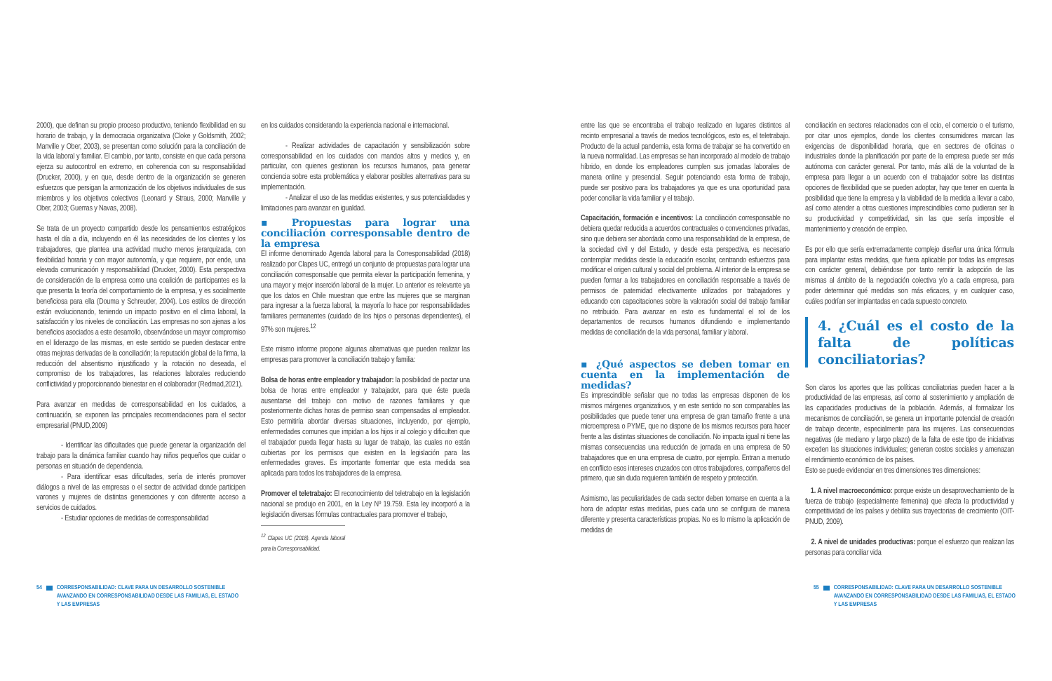2000), que definan su propio proceso productivo, teniendo flexibilidad en su horario de trabajo, y la democracia organizativa (Cloke y Goldsmith, 2002; Manville y Ober, 2003), se presentan como solución para la conciliación de la vida laboral y familiar. El cambio, por tanto, consiste en que cada persona ejerza su autocontrol en extremo, en coherencia con su responsabilidad (Drucker, 2000), y en que, desde dentro de la organización se generen esfuerzos que persigan la armonización de los objetivos individuales de sus miembros y los objetivos colectivos (Leonard y Straus, 2000; Manville y Ober, 2003; Guerras y Navas, 2008).
Se trata de un proyecto compartido desde los pensamientos estratégicos hasta el día a día, incluyendo en él las necesidades de los clientes y los trabajadores, que plantea una actividad mucho menos jerarquizada, con flexibilidad horaria y con mayor autonomía, y que requiere, por ende, una elevada comunicación y responsabilidad (Drucker, 2000). Esta perspectiva de consideración de la empresa como una coalición de participantes es la que presenta la teoría del comportamiento de la empresa, y es socialmente beneficiosa para ella (Douma y Schreuder, 2004). Los estilos de dirección están evolucionando, teniendo un impacto positivo en el clima laboral, la satisfacción y los niveles de conciliación. Las empresas no son ajenas a los beneficios asociados a este desarrollo, observándose un mayor compromiso en el liderazgo de las mismas, en este sentido se pueden destacar entre otras mejoras derivadas de la conciliación; la reputación global de la firma, la reducción del absentismo injustificado y la rotación no deseada, el compromiso de los trabajadores, las relaciones laborales reduciendo conflictividad y proporcionando bienestar en el colaborador (Redmad,2021).
Para avanzar en medidas de corresponsabilidad en los cuidados, a continuación, se exponen las principales recomendaciones para el sector empresarial (PNUD,2009)
- Identificar las dificultades que puede generar la organización del trabajo para la dinámica familiar cuando hay niños pequeños que cuidar o personas en situación de dependencia.
- Para identificar esas dificultades, sería de interés promover diálogos a nivel de las empresas o el sector de actividad donde participen varones y mujeres de distintas generaciones y con diferente acceso a servicios de cuidados.
- Estudiar opciones de medidas de corresponsabilidad
en los cuidados considerando la experiencia nacional e internacional.
- Realizar actividades de capacitación y sensibilización sobre corresponsabilidad en los cuidados con mandos altos y medios y, en particular, con quienes gestionan los recursos humanos, para generar conciencia sobre esta problemática y elaborar posibles alternativas para su implementación.
- Analizar el uso de las medidas existentes, y sus potencialidades y limitaciones para avanzar en igualdad.
▪ Propuestas para lograr una conciliación corresponsable dentro de la empresa
El informe denominado Agenda laboral para la Corresponsabilidad (2018) realizado por Clapes UC, entregó un conjunto de propuestas para lograr una conciliación corresponsable que permita elevar la participación femenina, y una mayor y mejor inserción laboral de la mujer. Lo anterior es relevante ya que los datos en Chile muestran que entre las mujeres que se marginan para ingresar a la fuerza laboral, la mayoría lo hace por responsabilidades familiares permanentes (cuidado de los hijos o personas dependientes), el 97% son mujeres.<sup>12</sup>
Este mismo informe propone algunas alternativas que pueden realizar las empresas para promover la conciliación trabajo y familia:
Bolsa de horas entre empleador y trabajador: la posibilidad de pactar una bolsa de horas entre empleador y trabajador, para que éste pueda ausentarse del trabajo con motivo de razones familiares y que posteriormente dichas horas de permiso sean compensadas al empleador. Esto permitiría abordar diversas situaciones, incluyendo, por ejemplo, enfermedades comunes que impidan a los hijos ir al colegio y dificulten que el trabajador pueda llegar hasta su lugar de trabajo, las cuales no están cubiertas por los permisos que existen en la legislación para las enfermedades graves. Es importante fomentar que esta medida sea aplicada para todos los trabajadores de la empresa.
Promover el teletrabajo: El reconocimiento del teletrabajo en la legislación nacional se produjo en 2001, en la Ley Nº 19.759. Esta ley incorporó a la legislación diversas fórmulas contractuales para promover el trabajo,
<sup>12</sup> Clapes UC (2018). Agenda laboral para la Corresponsabilidad.
entre las que se encontraba el trabajo realizado en lugares distintos al recinto empresarial a través de medios tecnológicos, esto es, el teletrabajo. Producto de la actual pandemia, esta forma de trabajar se ha convertido en la nueva normalidad. Las empresas se han incorporado al modelo de trabajo híbrido, en donde los empleadores cumplen sus jornadas laborales de manera online y presencial. Seguir potenciando esta forma de trabajo, puede ser positivo para los trabajadores ya que es una oportunidad para poder conciliar la vida familiar y el trabajo.
Capacitación, formación e incentivos: La conciliación corresponsable no debiera quedar reducida a acuerdos contractuales o convenciones privadas, sino que debiera ser abordada como una responsabilidad de la empresa, de la sociedad civil y del Estado, y desde esta perspectiva, es necesario contemplar medidas desde la educación escolar, centrando esfuerzos para modificar el origen cultural y social del problema. Al interior de la empresa se pueden formar a los trabajadores en conciliación responsable a través de permisos de paternidad efectivamente utilizados por trabajadores y educando con capacitaciones sobre la valoración social del trabajo familiar no retribuido. Para avanzar en esto es fundamental el rol de los departamentos de recursos humanos difundiendo e implementando medidas de conciliación de la vida personal, familiar y laboral.
▪ ¿Qué aspectos se deben tomar en cuenta en la implementación de medidas?
Es imprescindible señalar que no todas las empresas disponen de los mismos márgenes organizativos, y en este sentido no son comparables las posibilidades que puede tener una empresa de gran tamaño frente a una microempresa o PYME, que no dispone de los mismos recursos para hacer frente a las distintas situaciones de conciliación. No impacta igual ni tiene las mismas consecuencias una reducción de jornada en una empresa de 50 trabajadores que en una empresa de cuatro, por ejemplo. Entran a menudo en conflicto esos intereses cruzados con otros trabajadores, compañeros del primero, que sin duda requieren también de respeto y protección.
Asimismo, las peculiaridades de cada sector deben tomarse en cuenta a la hora de adoptar estas medidas, pues cada uno se configura de manera diferente y presenta características propias. No es lo mismo la aplicación de medidas de
conciliación en sectores relacionados con el ocio, el comercio o el turismo, por citar unos ejemplos, donde los clientes consumidores marcan las exigencias de disponibilidad horaria, que en sectores de oficinas o industriales donde la planificación por parte de la empresa puede ser más autónoma con carácter general. Por tanto, más allá de la voluntad de la empresa para llegar a un acuerdo con el trabajador sobre las distintas opciones de flexibilidad que se pueden adoptar, hay que tener en cuenta la posibilidad que tiene la empresa y la viabilidad de la medida a llevar a cabo, así como atender a otras cuestiones imprescindibles como pudieran ser la su productividad y competitividad, sin las que sería imposible el mantenimiento y creación de empleo.
Es por ello que sería extremadamente complejo diseñar una única fórmula para implantar estas medidas, que fuera aplicable por todas las empresas con carácter general, debiéndose por tanto remitir la adopción de las mismas al ámbito de la negociación colectiva y/o a cada empresa, para poder determinar qué medidas son más eficaces, y en cualquier caso, cuáles podrían ser implantadas en cada supuesto concreto.
4. ¿Cuál es el costo de la falta de políticas conciliatorias?
Son claros los aportes que las políticas conciliatorias pueden hacer a la productividad de las empresas, así como al sostenimiento y ampliación de las capacidades productivas de la población. Además, al formalizar los mecanismos de conciliación, se genera un importante potencial de creación de trabajo decente, especialmente para las mujeres. Las consecuencias negativas (de mediano y largo plazo) de la falta de este tipo de iniciativas exceden las situaciones individuales; generan costos sociales y amenazan el rendimiento económico de los países.
Esto se puede evidenciar en tres dimensiones tres dimensiones:
1. A nivel macroeconómico: porque existe un desaprovechamiento de la fuerza de trabajo (especialmente femenina) que afecta la productividad y competitividad de los países y debilita sus trayectorias de crecimiento (OIT-PNUD, 2009).
2. A nivel de unidades productivas: porque el esfuerzo que realizan las personas para conciliar vida
54 CORRESPONSABILIDAD: CLAVE PARA UN DESARROLLO SOSTENIBLE
AVANZANDO EN CORRESPONSABILIDAD DESDE LAS FAMILIAS, EL ESTADO
Y LAS EMPRESAS
55 CORRESPONSABILIDAD: CLAVE PARA UN DESARROLLO SOSTENIBLE
AVANZANDO EN CORRESPONSABILIDAD DESDE LAS FAMILIAS, EL ESTADO
Y LAS EMPRESAS